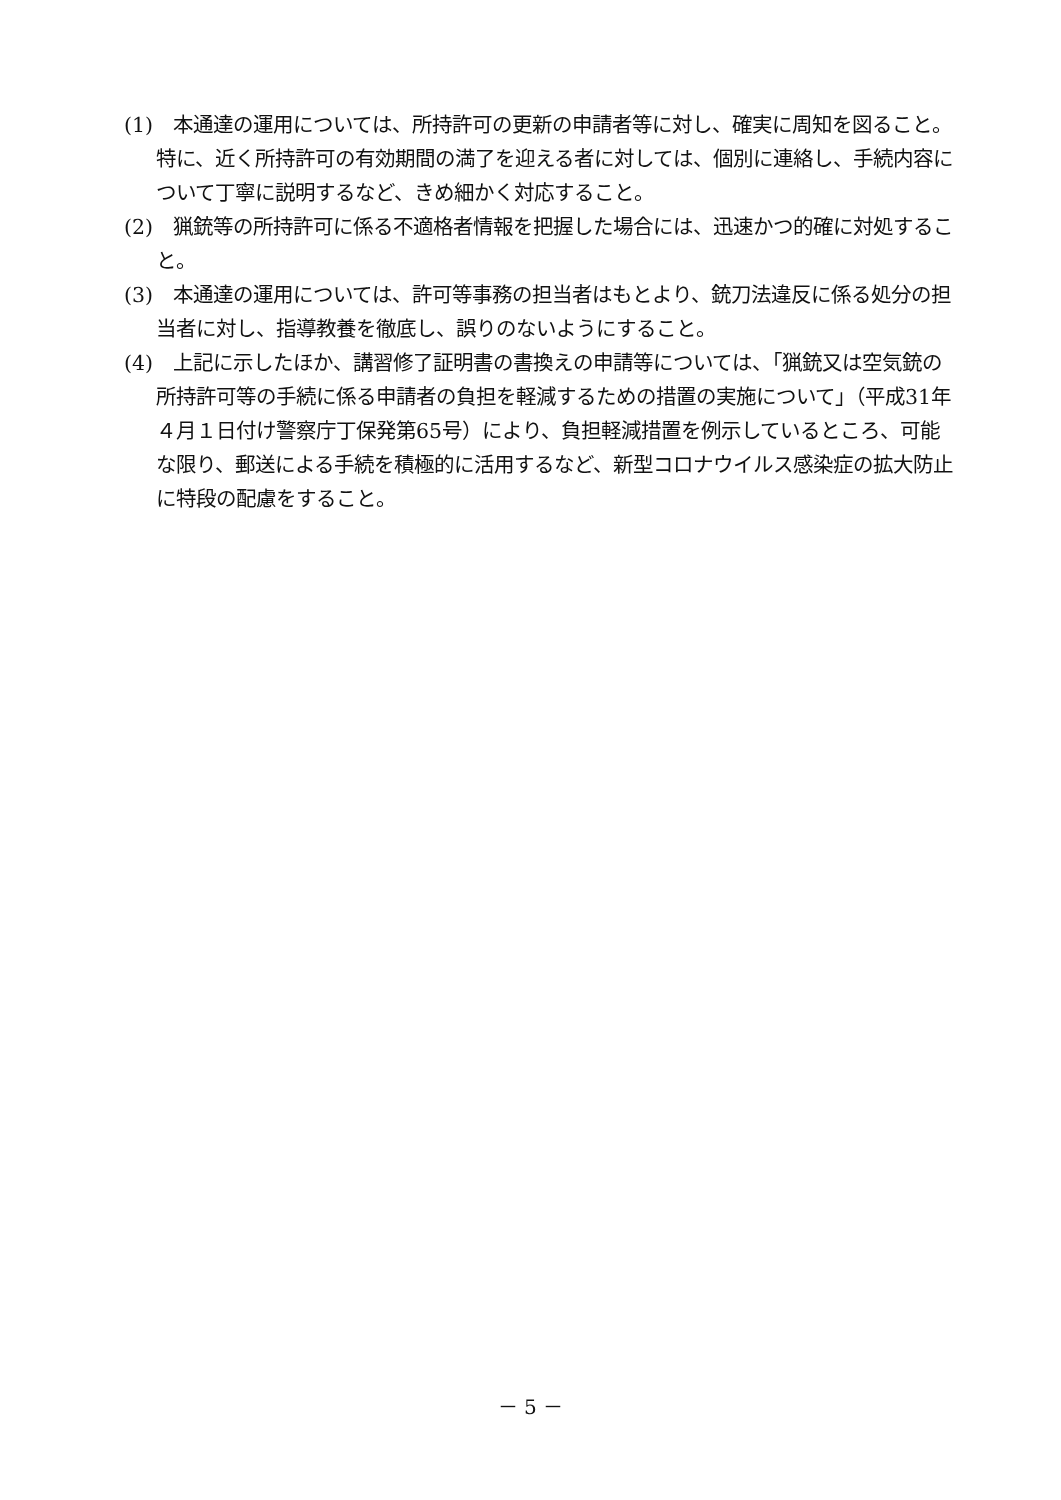(1)　本通達の運用については、所持許可の更新の申請者等に対し、確実に周知を図ること。特に、近く所持許可の有効期間の満了を迎える者に対しては、個別に連絡し、手続内容について丁寧に説明するなど、きめ細かく対応すること。
(2)　猟銃等の所持許可に係る不適格者情報を把握した場合には、迅速かつ的確に対処すること。
(3)　本通達の運用については、許可等事務の担当者はもとより、銃刀法違反に係る処分の担当者に対し、指導教養を徹底し、誤りのないようにすること。
(4)　上記に示したほか、講習修了証明書の書換えの申請等については、「猟銃又は空気銃の所持許可等の手続に係る申請者の負担を軽減するための措置の実施について」（平成31年４月１日付け警察庁丁保発第65号）により、負担軽減措置を例示しているところ、可能な限り、郵送による手続を積極的に活用するなど、新型コロナウイルス感染症の拡大防止に特段の配慮をすること。
－ 5 －